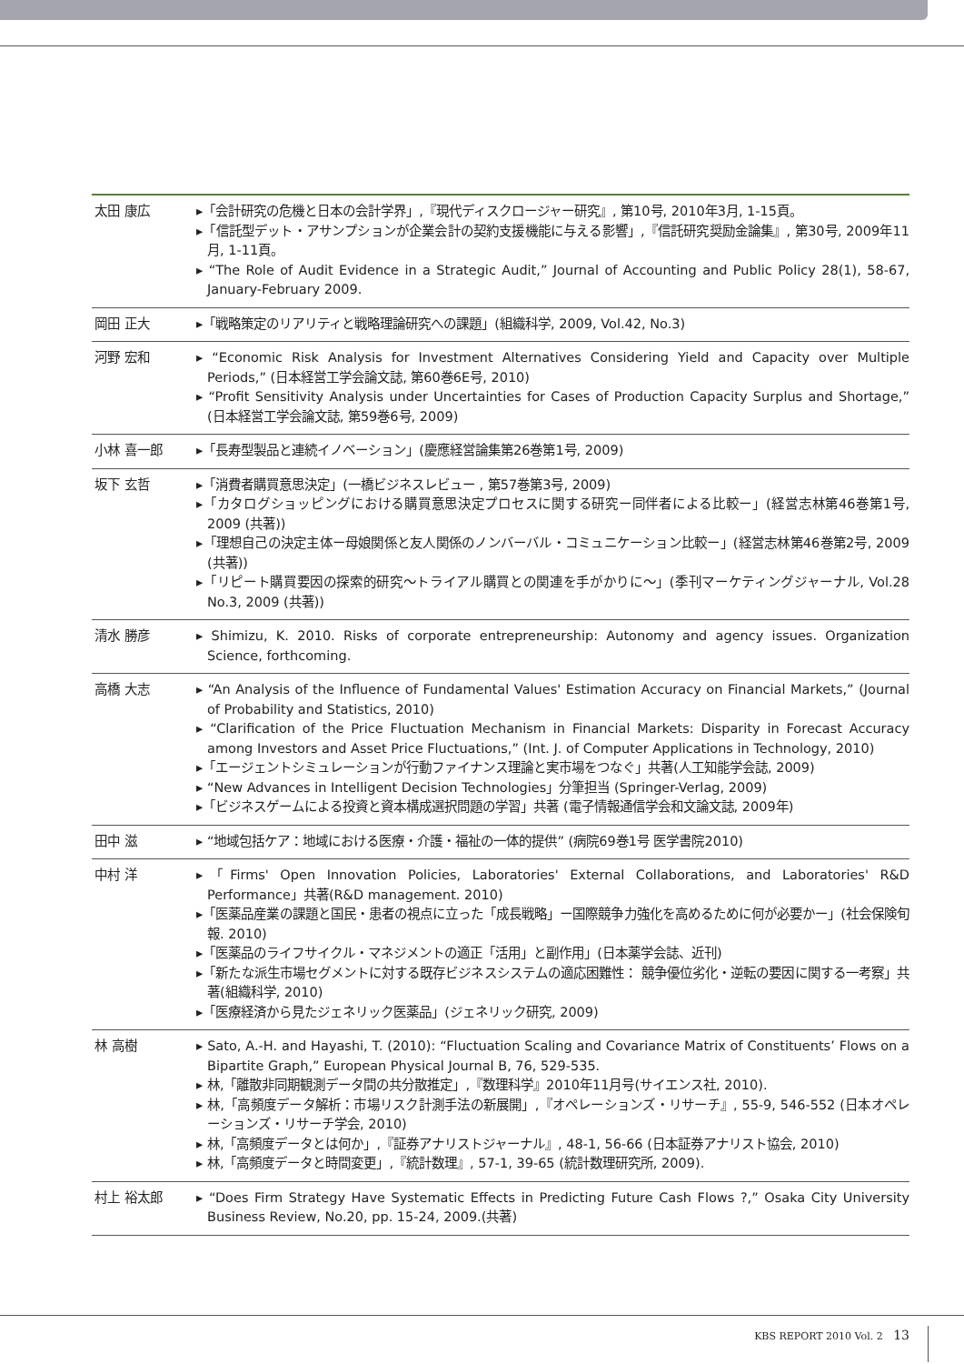| 太田 康広 | ▸「会計研究の危機と日本の会計学界」,『現代ディスクロージャー研究』, 第10号, 2010年3月, 1-15頁。 ▸「信託型デット・アサンプションが企業会計の契約支援機能に与える影響」,『信託研究奨励金論集』, 第30号, 2009年11月, 1-11頁。 ▸ “The Role of Audit Evidence in a Strategic Audit,” Journal of Accounting and Public Policy 28(1), 58-67, January-February 2009. |
| 岡田 正大 | ▸「戦略策定のリアリティと戦略理論研究への課題」(組織科学, 2009, Vol.42, No.3) |
| 河野 宏和 | ▸ “Economic Risk Analysis for Investment Alternatives Considering Yield and Capacity over Multiple Periods,” (日本経営工学会論文誌, 第60巻6E号, 2010) ▸ “Profit Sensitivity Analysis under Uncertainties for Cases of Production Capacity Surplus and Shortage,” (日本経営工学会論文誌, 第59巻6号, 2009) |
| 小林 喜一郎 | ▸「長寿型製品と連続イノベーション」(慶應経営論集第26巻第1号, 2009) |
| 坂下 玄哲 | ▸「消費者購買意思決定」(一橋ビジネスレビュー , 第57巻第3号, 2009) ▸「カタログショッピングにおける購買意思決定プロセスに関する研究ー同伴者による比較ー」(経営志林第46巻第1号, 2009 (共著)) ▸「理想自己の決定主体ー母娘関係と友人関係のノンバーバル・コミュニケーション比較ー」(経営志林第46巻第2号, 2009 (共著)) ▸「リピート購買要因の探索的研究〜トライアル購買との関連を手がかりに〜」(季刊マーケティングジャーナル, Vol.28 No.3, 2009 (共著)) |
| 清水 勝彦 | ▸ Shimizu, K. 2010. Risks of corporate entrepreneurship: Autonomy and agency issues. Organization Science, forthcoming. |
| 高橋 大志 | ▸ “An Analysis of the Influence of Fundamental Values' Estimation Accuracy on Financial Markets,” (Journal of Probability and Statistics, 2010) ▸ “Clarification of the Price Fluctuation Mechanism in Financial Markets: Disparity in Forecast Accuracy among Investors and Asset Price Fluctuations,” (Int. J. of Computer Applications in Technology, 2010) ▸「エージェントシミュレーションが行動ファイナンス理論と実市場をつなぐ」共著(人工知能学会誌, 2009) ▸ “New Advances in Intelligent Decision Technologies」分筆担当 (Springer-Verlag, 2009) ▸「ビジネスゲームによる投資と資本構成選択問題の学習」共著 (電子情報通信学会和文論文誌, 2009年) |
| 田中 滋 | ▸ “地域包括ケア：地域における医療・介護・福祉の一体的提供” (病院69巻1号 医学書院2010) |
| 中村 洋 | ▸「Firms' Open Innovation Policies, Laboratories' External Collaborations, and Laboratories' R&D Performance」共著(R&D management. 2010) ▸「医薬品産業の課題と国民・患者の視点に立った「成長戦略」ー国際競争力強化を高めるために何が必要かー」(社会保険旬報. 2010) ▸「医薬品のライフサイクル・マネジメントの適正「活用」と副作用」(日本薬学会誌、近刊) ▸「新たな派生市場セグメントに対する既存ビジネスシステムの適応困難性： 競争優位劣化・逆転の要因に関する一考察」共著(組織科学, 2010) ▸「医療経済から見たジェネリック医薬品」(ジェネリック研究, 2009) |
| 林 高樹 | ▸ Sato, A.-H. and Hayashi, T. (2010): “Fluctuation Scaling and Covariance Matrix of Constituents’ Flows on a Bipartite Graph,” European Physical Journal B, 76, 529-535. ▸ 林,「離散非同期観測データ間の共分散推定」,『数理科学』2010年11月号(サイエンス社, 2010). ▸ 林,「高頻度データ解析：市場リスク計測手法の新展開」,『オペレーションズ・リサーチ』, 55-9, 546-552 (日本オペレーションズ・リサーチ学会, 2010) ▸ 林,「高頻度データとは何か」,『証券アナリストジャーナル』, 48-1, 56-66 (日本証券アナリスト協会, 2010) ▸ 林,「高頻度データと時間変更」,『統計数理』, 57-1, 39-65 (統計数理研究所, 2009). |
| 村上 裕太郎 | ▸ “Does Firm Strategy Have Systematic Effects in Predicting Future Cash Flows ?,” Osaka City University Business Review, No.20, pp. 15-24, 2009.(共著) |
KBS REPORT 2010 Vol. 2 13